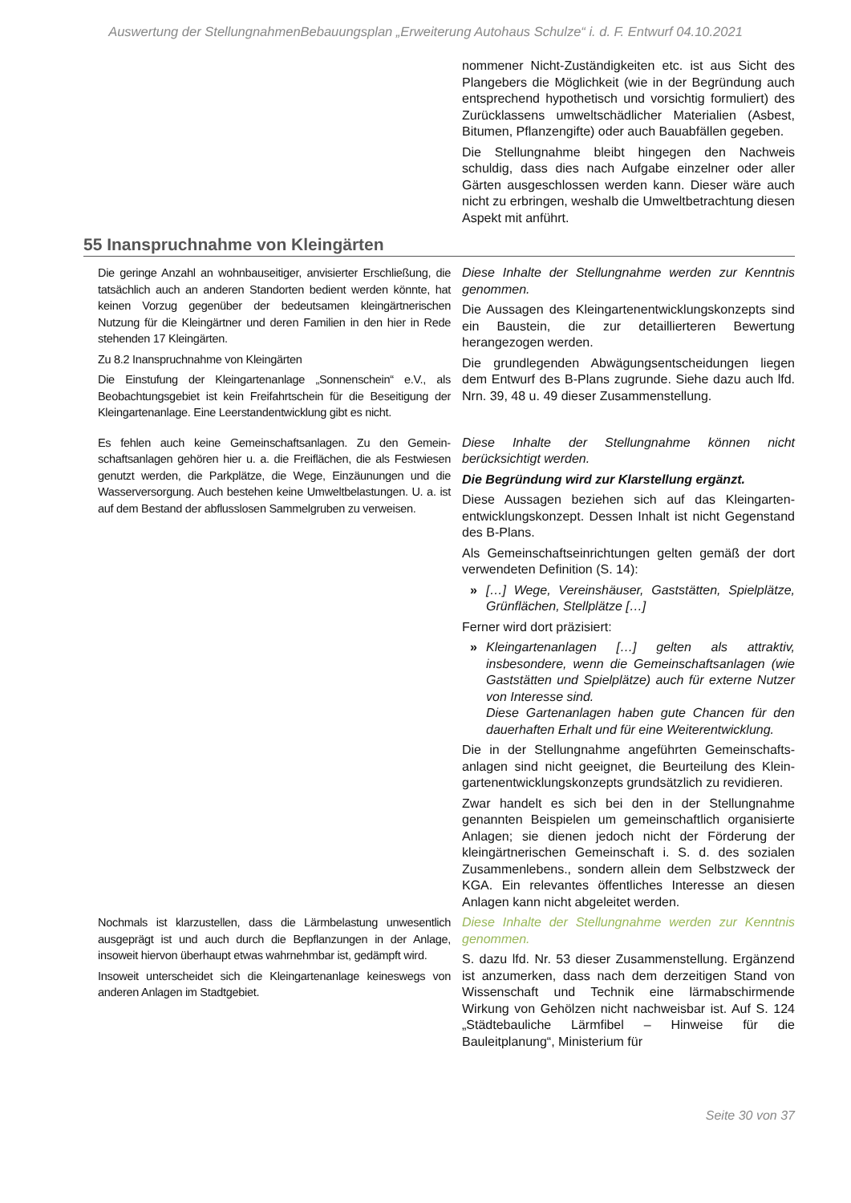Auswertung der StellungnahmenBebauungsplan „Erweiterung Autohaus Schulze“ i. d. F. Entwurf 04.10.2021
| | nommener Nicht-Zuständigkeiten etc. ist aus Sicht des Plangebers die Möglichkeit (wie in der Begründung auch entsprechend hypothetisch und vorsichtig formuliert) des Zurücklassens umweltschädlicher Materialien (Asbest, Bitumen, Pflanzengifte) oder auch Bauabfällen gegeben. Die Stellungnahme bleibt hingegen den Nachweis schuldig, dass dies nach Aufgabe einzelner oder aller Gärten ausgeschlossen werden kann. Dieser wäre auch nicht zu erbringen, weshalb die Umwelt­betrachtung diesen Aspekt mit anführt. |
55 Inanspruchnahme von Kleingärten
| Die geringe Anzahl an wohnbauseitiger, anvisierter Erschließung, die tatsächlich auch an anderen Standorten bedient werden könnte, hat keinen Vorzug gegenüber der bedeutsamen kleingärtnerischen Nutzung für die Kleingärtner und deren Familien in den hier in Rede stehenden 17 Kleingärten. Zu 8.2 Inanspruchnahme von Kleingärten Die Einstufung der Kleingartenanlage „Sonnenschein“ e.V., als Beobachtungsgebiet ist kein Freifahrtschein für die Beseitigung der Kleingartenanlage. Eine Leerstandentwicklung gibt es nicht. | Diese Inhalte der Stellungnahme werden zur Kenntnis genommen. Die Aussagen des Kleingartenentwicklungskonzepts sind ein Baustein, die zur detaillierteren Bewertung herangezogen werden. Die grundlegenden Abwägungsentscheidungen liegen dem Entwurf des B-Plans zugrunde. Siehe dazu auch lfd. Nrn. 39, 48 u. 49 dieser Zusammenstellung. |
| Es fehlen auch keine Gemeinschaftsanlagen. Zu den Gemein­schaftsanlagen gehören hier u. a. die Freiflächen, die als Fest­wiesen genutzt werden, die Parkplätze, die Wege, Einzäunungen und die Wasserversorgung. Auch bestehen keine Umwelt­belastungen. U. a. ist auf dem Bestand der abflusslosen Sammel­gruben zu verweisen. | Diese Inhalte der Stellungnahme können nicht berücksichtigt werden. Die Begründung wird zur Klarstellung ergänzt. Diese Aussagen beziehen sich auf das Kleingarten­entwicklungskonzept. Dessen Inhalt ist nicht Gegen­stand des B-Plans. Als Gemeinschaftseinrichtungen gelten gemäß der dort verwendeten Definition (S. 14): » […] Wege, Vereinshäuser, Gaststätten, Spiel­plätze, Grünflächen, Stellplätze […] Ferner wird dort präzisiert: » Kleingartenanlagen […] gelten als attraktiv, insbesondere, wenn die Gemeinschaftsanlagen (wie Gaststätten und Spielplätze) auch für externe Nutzer von Interesse sind. Diese Gartenanlagen haben gute Chancen für den dauerhaften Erhalt und für eine Weiter­entwicklung. Die in der Stellungnahme angeführten Gemeinschafts­anlagen sind nicht geeignet, die Beurteilung des Klein­gartenentwicklungskonzepts grundsätzlich zu re­vidieren. Zwar handelt es sich bei den in der Stellungnahme genannten Beispielen um gemeinschaftlich orga­nisierte Anlagen; sie dienen jedoch nicht der Förderung der kleingärtnerischen Gemeinschaft i. S. d. des sozialen Zusammenlebens., sondern allein dem Selbstzweck der KGA. Ein relevantes öffentliches Interesse an diesen Anlagen kann nicht abgeleitet werden. |
| Nochmals ist klarzustellen, dass die Lärmbelastung unwesentlich ausgeprägt ist und auch durch die Bepflanzungen in der Anlage, insoweit hiervon überhaupt etwas wahrnehmbar ist, gedämpft wird. Insoweit unterscheidet sich die Kleingartenanlage keineswegs von anderen Anlagen im Stadtgebiet. | Diese Inhalte der Stellungnahme werden zur Kenntnis genommen. S. dazu lfd. Nr. 53 dieser Zusammenstellung. Er­gänzend ist anzumerken, dass nach dem derzeitigen Stand von Wissenschaft und Technik eine lärm­abschirmende Wirkung von Gehölzen nicht nach­weisbar ist. Auf S. 124 „Städtebauliche Lärmfibel – Hinweise für die Bauleitplanung“, Ministerium für |
Seite 30 von 37